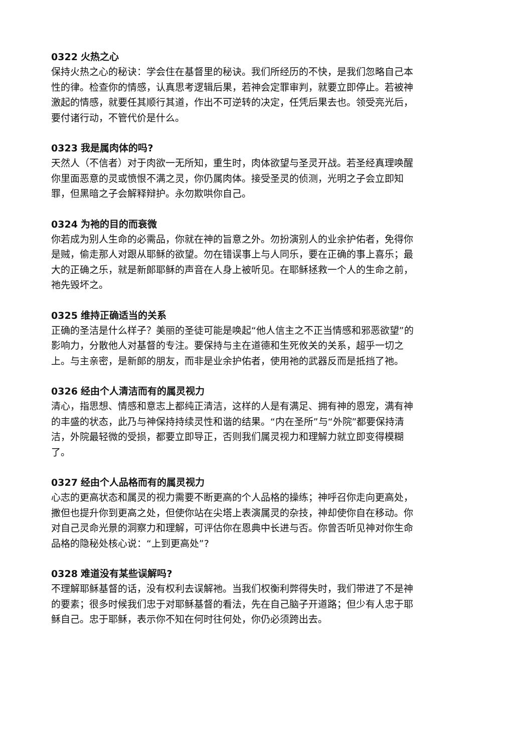0322 火热之心
保持火热之心的秘诀：学会住在基督里的秘诀。我们所经历的不快，是我们忽略自己本性的律。检查你的情感，认真思考逻辑后果，若神会定罪审判，就要立即停止。若被神激起的情感，就要任其顺行其道，作出不可逆转的决定，任凭后果去也。领受亮光后，要付诸行动，不管代价是什么。
0323 我是属肉体的吗?
天然人（不信者）对于肉欲一无所知，重生时，肉体欲望与圣灵开战。若圣经真理唤醒你里面恶意的灵或愤恨不满之灵，你仍属肉体。接受圣灵的侦测，光明之子会立即知罪，但黑暗之子会解释辩护。永勿欺哄你自己。
0324 为祂的目的而衰微
你若成为别人生命的必需品，你就在神的旨意之外。勿扮演别人的业余护佑者，免得你是贼，偷走那人对跟从耶稣的欲望。勿在错误事上与人同乐，要在正确的事上喜乐；最大的正确之乐，就是新郎耶稣的声音在人身上被听见。在耶稣拯救一个人的生命之前，祂先毁坏之。
0325 维持正确适当的关系
正确的圣洁是什么样子？美丽的圣徒可能是唤起“他人信主之不正当情感和邪恶欲望”的影响力，分散他人对基督的专注。要保持与主在道德和生死攸关的关系，超乎一切之上。与主亲密，是新郎的朋友，而非是业余护佑者，使用祂的武器反而是抵挡了祂。
0326 经由个人清洁而有的属灵视力
清心，指思想、情感和意志上都纯正清洁，这样的人是有满足、拥有神的恩宠，满有神的丰盛的状态，此乃与神保持持续灵性和谐的结果。“内在圣所”与“外院”都要保持清洁，外院最轻微的受损，都要立即导正，否则我们属灵视力和理解力就立即变得模糊了。
0327 经由个人品格而有的属灵视力
心志的更高状态和属灵的视力需要不断更高的个人品格的操练；神呼召你走向更高处，撒但也提升你到更高之处，但使你站在尖塔上表演属灵的杂技，神却使你自在移动。你对自己灵命光景的洞察力和理解，可评估你在恩典中长进与否。你曾否听见神对你生命品格的隐秘处核心说：“上到更高处”?
0328 难道没有某些误解吗?
不理解耶稣基督的话，没有权利去误解祂。当我们权衡利弊得失时，我们带进了不是神的要素；很多时候我们忠于对耶稣基督的看法，先在自己脑子开道路；但少有人忠于耶稣自己。忠于耶稣，表示你不知在何时往何处，你仍必须跨出去。